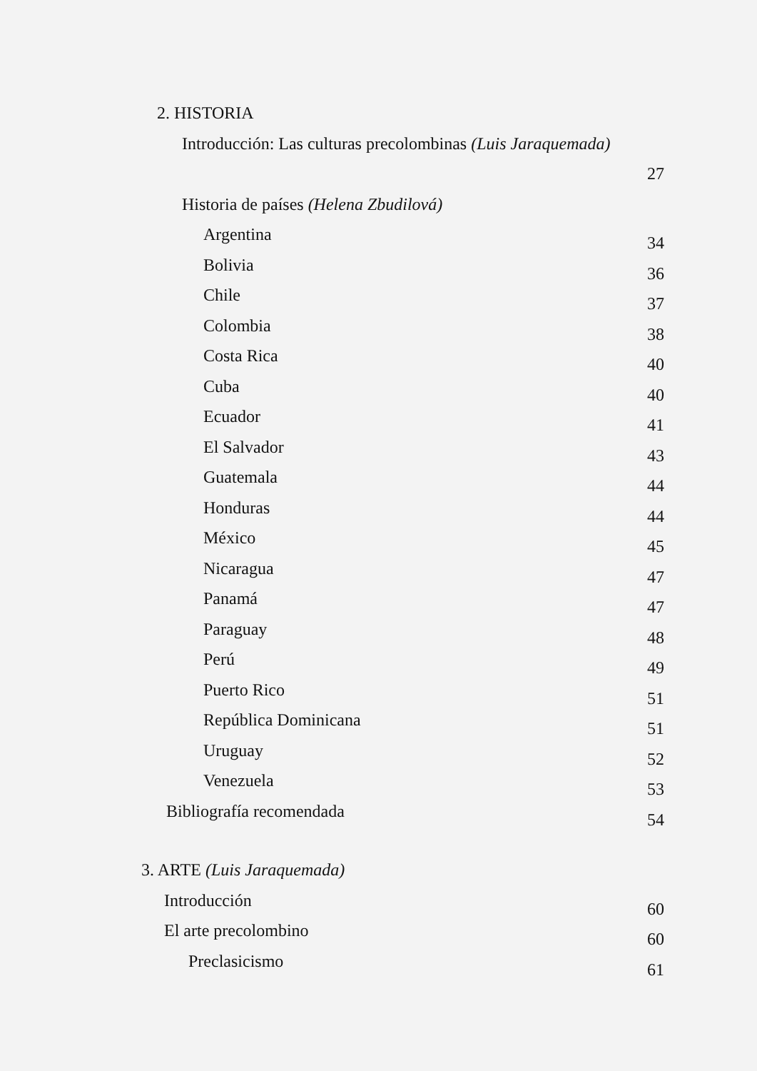2. HISTORIA
Introducción: Las culturas precolombinas (Luis Jaraquemada)
27
Historia de países (Helena Zbudilová)
Argentina 34
Bolivia 36
Chile 37
Colombia 38
Costa Rica 40
Cuba 40
Ecuador 41
El Salvador 43
Guatemala 44
Honduras 44
México 45
Nicaragua 47
Panamá 47
Paraguay 48
Perú 49
Puerto Rico 51
República Dominicana 51
Uruguay 52
Venezuela 53
Bibliografía recomendada 54
3. ARTE (Luis Jaraquemada)
Introducción 60
El arte precolombino 60
Preclasicismo 61